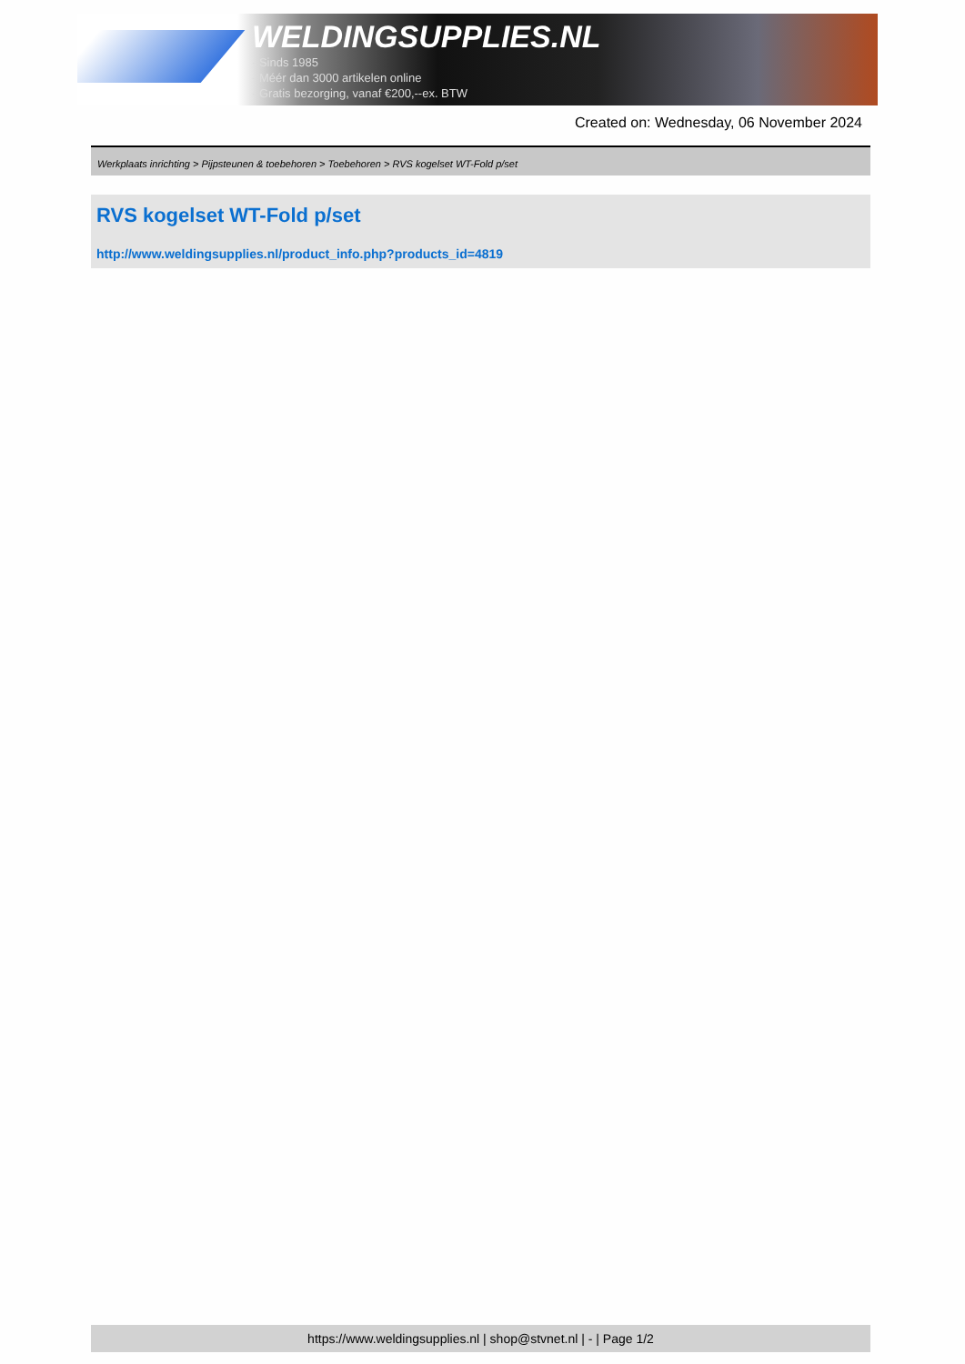WELDINGSUPPLIES.NL
- Sinds 1985
- Méér dan 3000 artikelen online
- Gratis bezorging, vanaf €200,--ex. BTW
Created on: Wednesday, 06 November 2024
Werkplaats inrichting > Pijpsteunen & toebehoren > Toebehoren > RVS kogelset WT-Fold p/set
RVS kogelset WT-Fold p/set
http://www.weldingsupplies.nl/product_info.php?products_id=4819
https://www.weldingsupplies.nl | shop@stvnet.nl | - | Page 1/2